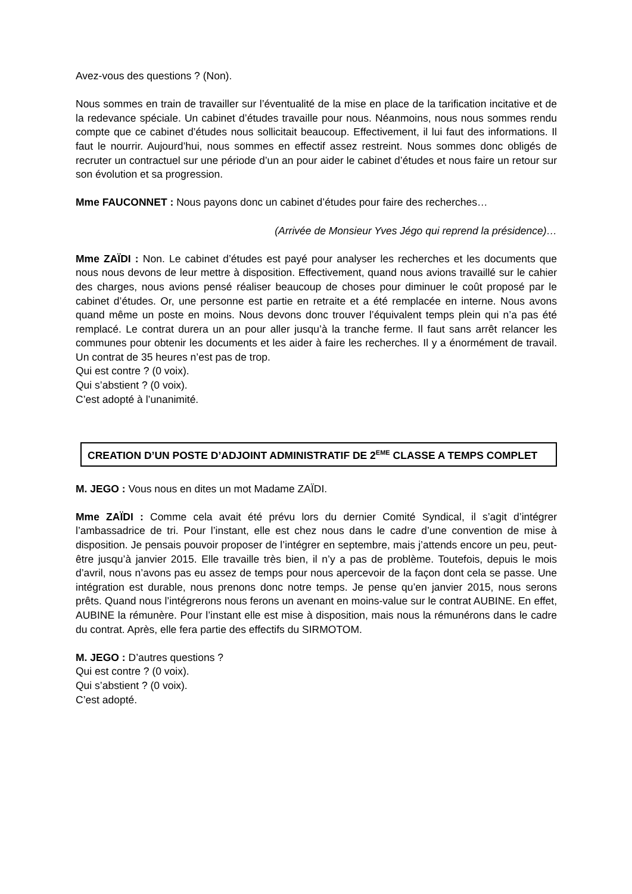Avez-vous des questions ? (Non).
Nous sommes en train de travailler sur l’éventualité de la mise en place de la tarification incitative et de la redevance spéciale. Un cabinet d’études travaille pour nous. Néanmoins, nous nous sommes rendu compte que ce cabinet d’études nous sollicitait beaucoup. Effectivement, il lui faut des informations. Il faut le nourrir. Aujourd’hui, nous sommes en effectif assez restreint. Nous sommes donc obligés de recruter un contractuel sur une période d’un an pour aider le cabinet d’études et nous faire un retour sur son évolution et sa progression.
Mme FAUCONNET : Nous payons donc un cabinet d’études pour faire des recherches…
(Arrivée de Monsieur Yves Jégo qui reprend la présidence)…
Mme ZAÏDI : Non. Le cabinet d’études est payé pour analyser les recherches et les documents que nous nous devons de leur mettre à disposition. Effectivement, quand nous avions travaillé sur le cahier des charges, nous avions pensé réaliser beaucoup de choses pour diminuer le coût proposé par le cabinet d’études. Or, une personne est partie en retraite et a été remplacée en interne. Nous avons quand même un poste en moins. Nous devons donc trouver l’équivalent temps plein qui n’a pas été remplacé. Le contrat durera un an pour aller jusqu’à la tranche ferme. Il faut sans arrêt relancer les communes pour obtenir les documents et les aider à faire les recherches. Il y a énormément de travail. Un contrat de 35 heures n’est pas de trop.
Qui est contre ? (0 voix).
Qui s’abstient ? (0 voix).
C’est adopté à l’unanimité.
CREATION D’UN POSTE D’ADJOINT ADMINISTRATIF DE 2<sup>EME</sup> CLASSE A TEMPS COMPLET
M. JEGO : Vous nous en dites un mot Madame ZAÏDI.
Mme ZAÏDI : Comme cela avait été prévu lors du dernier Comité Syndical, il s’agit d’intégrer l’ambassadrice de tri. Pour l’instant, elle est chez nous dans le cadre d’une convention de mise à disposition. Je pensais pouvoir proposer de l’intégrer en septembre, mais j’attends encore un peu, peut-être jusqu’à janvier 2015. Elle travaille très bien, il n’y a pas de problème. Toutefois, depuis le mois d’avril, nous n’avons pas eu assez de temps pour nous apercevoir de la façon dont cela se passe. Une intégration est durable, nous prenons donc notre temps. Je pense qu’en janvier 2015, nous serons prêts. Quand nous l’intégrerons nous ferons un avenant en moins-value sur le contrat AUBINE. En effet, AUBINE la rémunère. Pour l’instant elle est mise à disposition, mais nous la rémunérons dans le cadre du contrat. Après, elle fera partie des effectifs du SIRMOTOM.
M. JEGO : D’autres questions ?
Qui est contre ? (0 voix).
Qui s’abstient ? (0 voix).
C’est adopté.